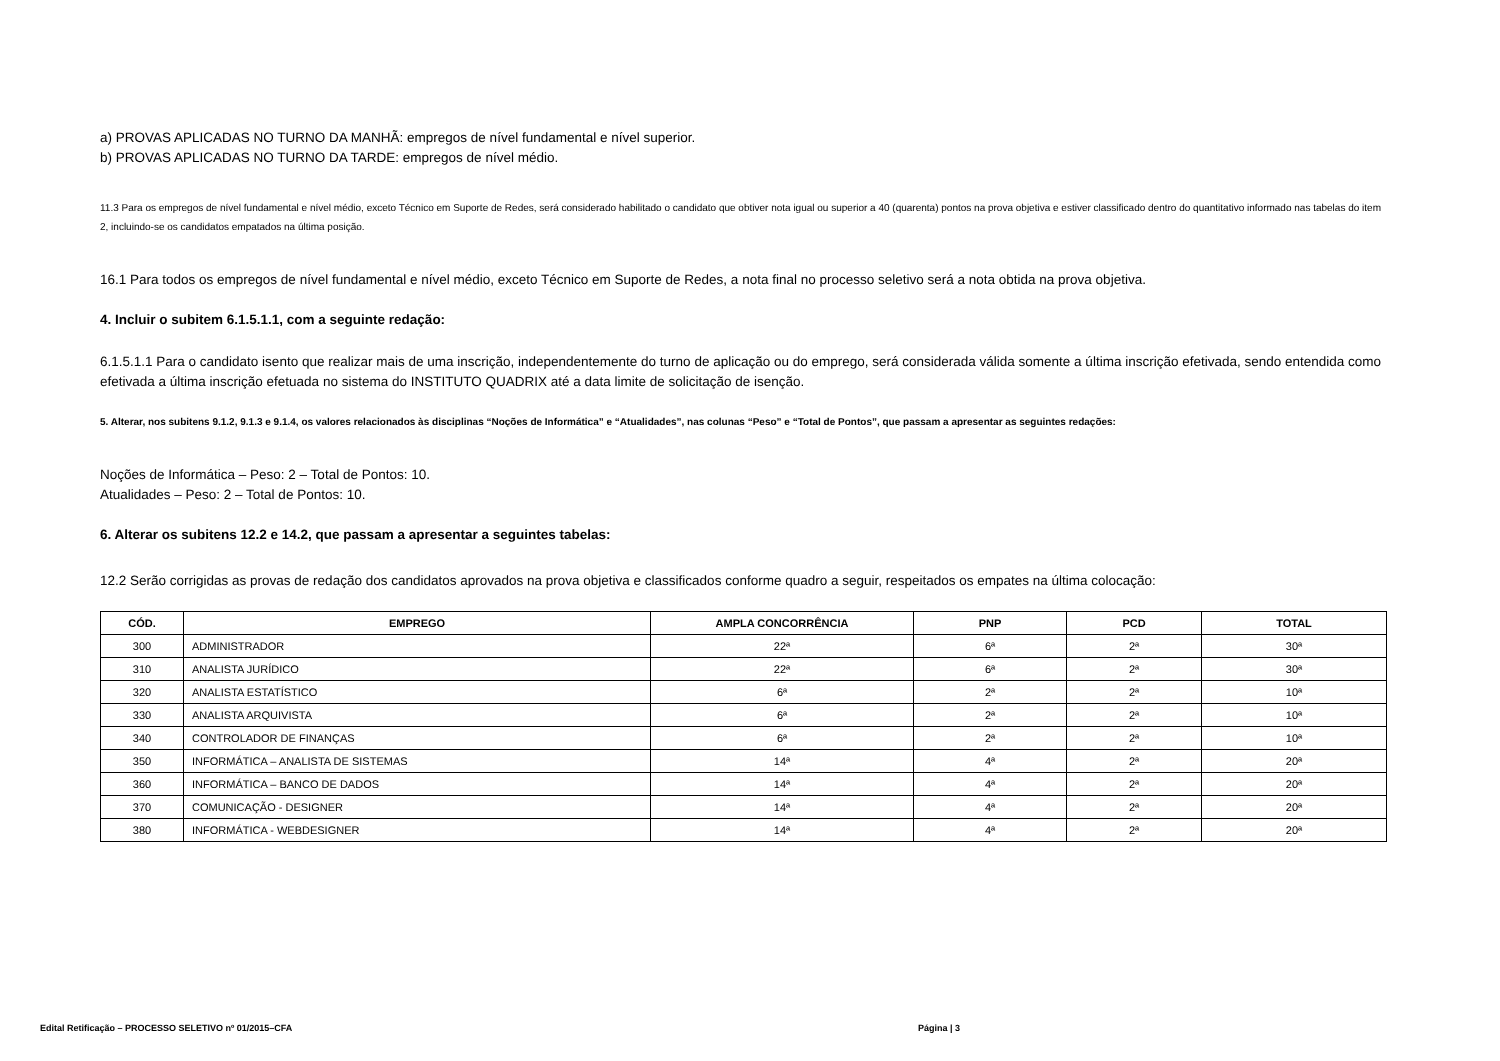a) PROVAS APLICADAS NO TURNO DA MANHÃ: empregos de nível fundamental e nível superior.
b) PROVAS APLICADAS NO TURNO DA TARDE: empregos de nível médio.
11.3 Para os empregos de nível fundamental e nível médio, exceto Técnico em Suporte de Redes, será considerado habilitado o candidato que obtiver nota igual ou superior a 40 (quarenta) pontos na prova objetiva e estiver classificado dentro do quantitativo informado nas tabelas do item 2, incluindo-se os candidatos empatados na última posição.
16.1 Para todos os empregos de nível fundamental e nível médio, exceto Técnico em Suporte de Redes, a nota final no processo seletivo será a nota obtida na prova objetiva.
4. Incluir o subitem 6.1.5.1.1, com a seguinte redação:
6.1.5.1.1 Para o candidato isento que realizar mais de uma inscrição, independentemente do turno de aplicação ou do emprego, será considerada válida somente a última inscrição efetivada, sendo entendida como efetivada a última inscrição efetuada no sistema do INSTITUTO QUADRIX até a data limite de solicitação de isenção.
5. Alterar, nos subitens 9.1.2, 9.1.3 e 9.1.4, os valores relacionados às disciplinas “Noções de Informática” e “Atualidades”, nas colunas “Peso” e “Total de Pontos”, que passam a apresentar as seguintes redações:
Noções de Informática – Peso: 2 – Total de Pontos: 10.
Atualidades – Peso: 2 – Total de Pontos: 10.
6. Alterar os subitens 12.2 e 14.2, que passam a apresentar a seguintes tabelas:
12.2 Serão corrigidas as provas de redação dos candidatos aprovados na prova objetiva e classificados conforme quadro a seguir, respeitados os empates na última colocação:
| CÓD. | EMPREGO | AMPLA CONCORRÊNCIA | PNP | PCD | TOTAL |
| --- | --- | --- | --- | --- | --- |
| 300 | ADMINISTRADOR | 22ª | 6ª | 2ª | 30ª |
| 310 | ANALISTA JURÍDICO | 22ª | 6ª | 2ª | 30ª |
| 320 | ANALISTA ESTATÍSTICO | 6ª | 2ª | 2ª | 10ª |
| 330 | ANALISTA ARQUIVISTA | 6ª | 2ª | 2ª | 10ª |
| 340 | CONTROLADOR DE FINANÇAS | 6ª | 2ª | 2ª | 10ª |
| 350 | INFORMÁTICA – ANALISTA DE SISTEMAS | 14ª | 4ª | 2ª | 20ª |
| 360 | INFORMÁTICA – BANCO DE DADOS | 14ª | 4ª | 2ª | 20ª |
| 370 | COMUNICAÇÃO - DESIGNER | 14ª | 4ª | 2ª | 20ª |
| 380 | INFORMÁTICA - WEBDESIGNER | 14ª | 4ª | 2ª | 20ª |
Edital Retificação – PROCESSO SELETIVO nº 01/2015–CFA Página | 3